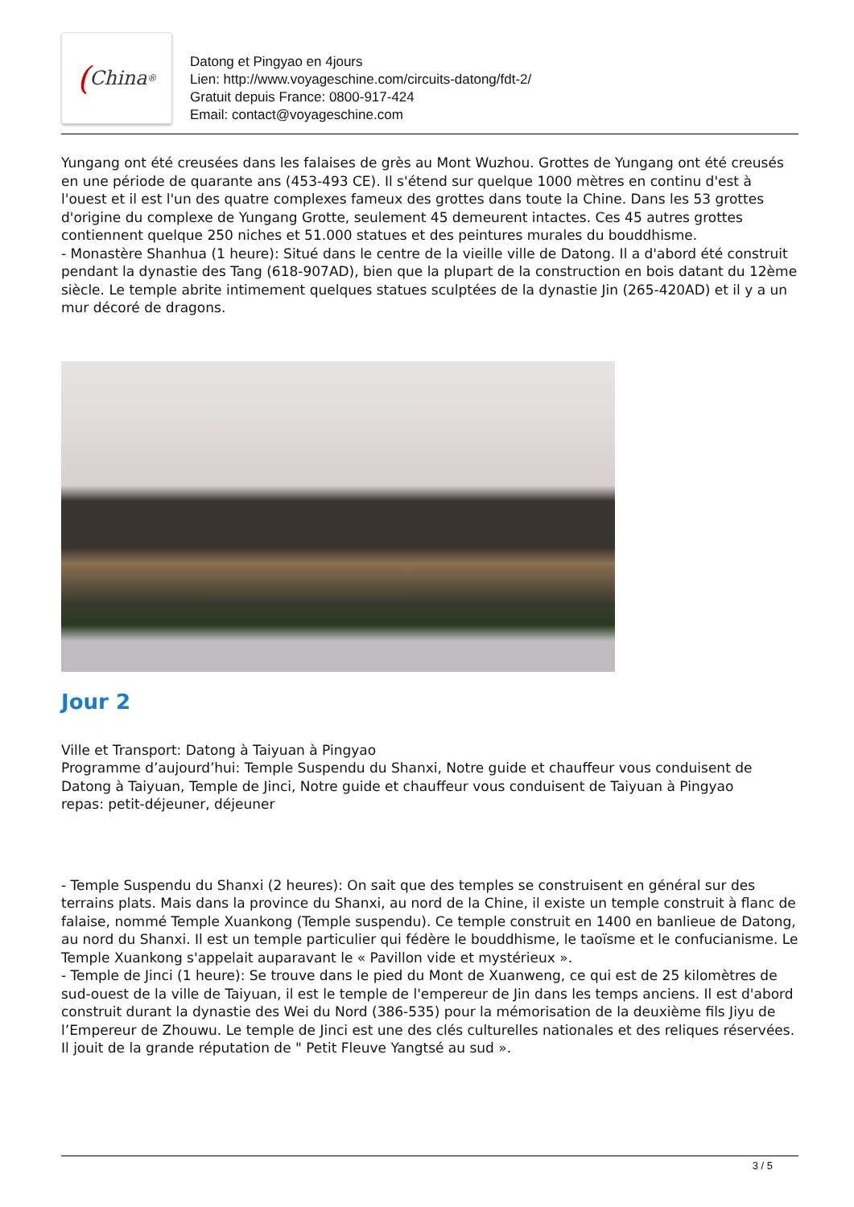(China<sup>®</sup>
Datong et Pingyao en 4jours
Lien: http://www.voyageschine.com/circuits-datong/fdt-2/
Gratuit depuis France: 0800-917-424
Email: contact@voyageschine.com
Yungang ont été creusées dans les falaises de grès au Mont Wuzhou. Grottes de Yungang ont été creusés en une période de quarante ans (453-493 CE). Il s'étend sur quelque 1000 mètres en continu d'est à l'ouest et il est l'un des quatre complexes fameux des grottes dans toute la Chine. Dans les 53 grottes d'origine du complexe de Yungang Grotte, seulement 45 demeurent intactes. Ces 45 autres grottes contiennent quelque 250 niches et 51.000 statues et des peintures murales du bouddhisme.
- Monastère Shanhua (1 heure): Situé dans le centre de la vieille ville de Datong. Il a d'abord été construit pendant la dynastie des Tang (618-907AD), bien que la plupart de la construction en bois datant du 12ème siècle. Le temple abrite intimement quelques statues sculptées de la dynastie Jin (265-420AD) et il y a un mur décoré de dragons.
Jour 2
Ville et Transport: Datong à Taiyuan à Pingyao
Programme d’aujourd’hui: Temple Suspendu du Shanxi, Notre guide et chauffeur vous conduisent de Datong à Taiyuan, Temple de Jinci, Notre guide et chauffeur vous conduisent de Taiyuan à Pingyao
repas: petit-déjeuner, déjeuner
- Temple Suspendu du Shanxi (2 heures): On sait que des temples se construisent en général sur des terrains plats. Mais dans la province du Shanxi, au nord de la Chine, il existe un temple construit à flanc de falaise, nommé Temple Xuankong (Temple suspendu). Ce temple construit en 1400 en banlieue de Datong, au nord du Shanxi. Il est un temple particulier qui fédère le bouddhisme, le taoïsme et le confucianisme. Le Temple Xuankong s'appelait auparavant le « Pavillon vide et mystérieux ».
- Temple de Jinci (1 heure): Se trouve dans le pied du Mont de Xuanweng, ce qui est de 25 kilomètres de sud-ouest de la ville de Taiyuan, il est le temple de l'empereur de Jin dans les temps anciens. Il est d'abord construit durant la dynastie des Wei du Nord (386-535) pour la mémorisation de la deuxième fils Jiyu de l’Empereur de Zhouwu. Le temple de Jinci est une des clés culturelles nationales et des reliques réservées. Il jouit de la grande réputation de " Petit Fleuve Yangtsé au sud ».
3 / 5